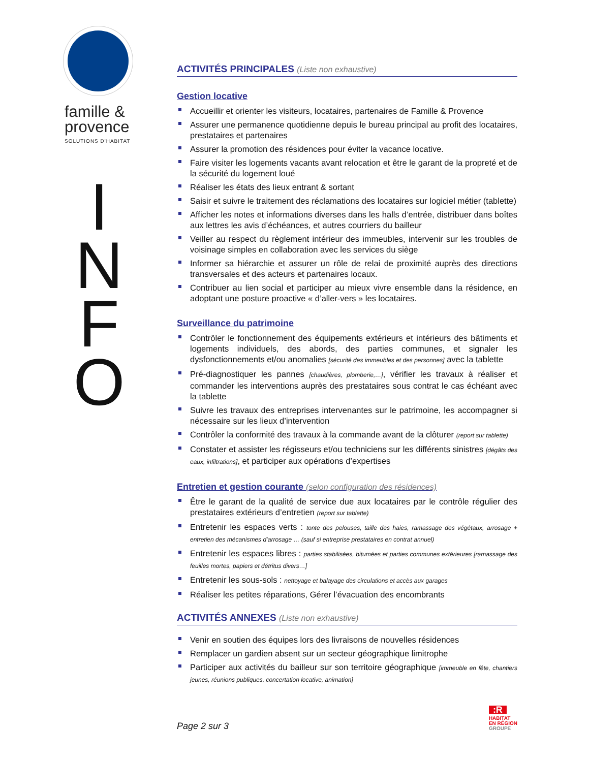famille &
provence
SOLUTIONS D'HABITAT
I
N
F
O
ACTIVITÉS PRINCIPALES (Liste non exhaustive)
Gestion locative
Accueillir et orienter les visiteurs, locataires, partenaires de Famille & Provence
Assurer une permanence quotidienne depuis le bureau principal au profit des locataires, prestataires et partenaires
Assurer la promotion des résidences pour éviter la vacance locative.
Faire visiter les logements vacants avant relocation et être le garant de la propreté et de la sécurité du logement loué
Réaliser les états des lieux entrant & sortant
Saisir et suivre le traitement des réclamations des locataires sur logiciel métier (tablette)
Afficher les notes et informations diverses dans les halls d’entrée, distribuer dans boîtes aux lettres les avis d’échéances, et autres courriers du bailleur
Veiller au respect du règlement intérieur des immeubles, intervenir sur les troubles de voisinage simples en collaboration avec les services du siège
Informer sa hiérarchie et assurer un rôle de relai de proximité auprès des directions transversales et des acteurs et partenaires locaux.
Contribuer au lien social et participer au mieux vivre ensemble dans la résidence, en adoptant une posture proactive « d’aller-vers » les locataires.
Surveillance du patrimoine
Contrôler le fonctionnement des équipements extérieurs et intérieurs des bâtiments et logements individuels, des abords, des parties communes, et signaler les dysfonctionnements et/ou anomalies [sécurité des immeubles et des personnes] avec la tablette
Pré-diagnostiquer les pannes [chaudières, plomberie,…], vérifier les travaux à réaliser et commander les interventions auprès des prestataires sous contrat le cas échéant avec la tablette
Suivre les travaux des entreprises intervenantes sur le patrimoine, les accompagner si nécessaire sur les lieux d’intervention
Contrôler la conformité des travaux à la commande avant de la clôturer (report sur tablette)
Constater et assister les régisseurs et/ou techniciens sur les différents sinistres [dégâts des eaux, infiltrations], et participer aux opérations d’expertises
Entretien et gestion courante (selon configuration des résidences)
Être le garant de la qualité de service due aux locataires par le contrôle régulier des prestataires extérieurs d’entretien (report sur tablette)
Entretenir les espaces verts : tonte des pelouses, taille des haies, ramassage des végétaux, arrosage + entretien des mécanismes d’arrosage … (sauf si entreprise prestataires en contrat annuel)
Entretenir les espaces libres : parties stabilisées, bitumées et parties communes extérieures [ramassage des feuilles mortes, papiers et détritus divers…]
Entretenir les sous-sols : nettoyage et balayage des circulations et accès aux garages
Réaliser les petites réparations, Gérer l’évacuation des encombrants
ACTIVITÉS ANNEXES (Liste non exhaustive)
Venir en soutien des équipes lors des livraisons de nouvelles résidences
Remplacer un gardien absent sur un secteur géographique limitrophe
Participer aux activités du bailleur sur son territoire géographique [immeuble en fête, chantiers jeunes, réunions publiques, concertation locative, animation]
Page 2 sur 3
:R
HABITAT
EN RÉGION
GROUPE